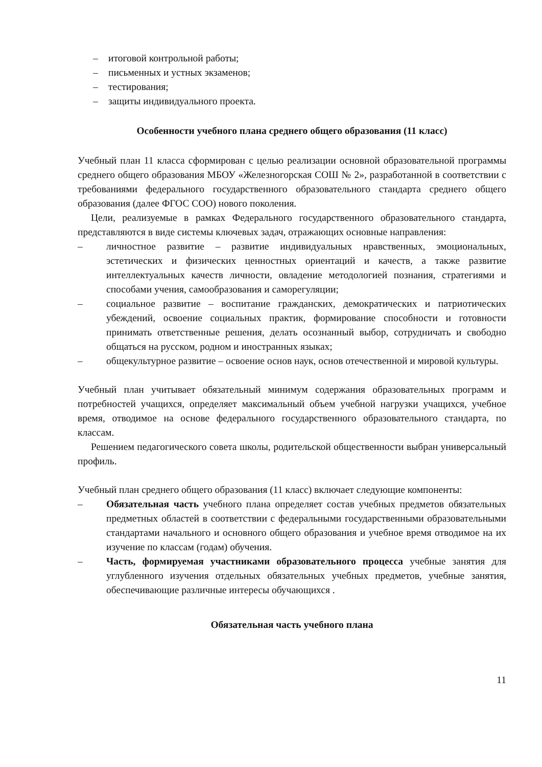– итоговой контрольной работы;
– письменных и устных экзаменов;
– тестирования;
– защиты индивидуального проекта.
Особенности учебного плана среднего общего образования (11 класс)
Учебный план 11 класса сформирован с целью реализации основной образовательной программы среднего общего образования МБОУ «Железногорская СОШ № 2», разработанной в соответствии с требованиями федерального государственного образовательного стандарта среднего общего образования (далее ФГОС СОО) нового поколения.
Цели, реализуемые в рамках Федерального государственного образовательного стандарта, представляются в виде системы ключевых задач, отражающих основные направления:
– личностное развитие – развитие индивидуальных нравственных, эмоциональных, эстетических и физических ценностных ориентаций и качеств, а также развитие интеллектуальных качеств личности, овладение методологией познания, стратегиями и способами учения, самообразования и саморегуляции;
– социальное развитие – воспитание гражданских, демократических и патриотических убеждений, освоение социальных практик, формирование способности и готовности принимать ответственные решения, делать осознанный выбор, сотрудничать и свободно общаться на русском, родном и иностранных языках;
– общекультурное развитие – освоение основ наук, основ отечественной и мировой культуры.
Учебный план учитывает обязательный минимум содержания образовательных программ и потребностей учащихся, определяет максимальный объем учебной нагрузки учащихся, учебное время, отводимое на основе федерального государственного образовательного стандарта, по классам.
Решением педагогического совета школы, родительской общественности выбран универсальный профиль.
Учебный план среднего общего образования (11 класс) включает следующие компоненты:
– Обязательная часть учебного плана определяет состав учебных предметов обязательных предметных областей в соответствии с федеральными государственными образовательными стандартами начального и основного общего образования и учебное время отводимое на их изучение по классам (годам) обучения.
– Часть, формируемая участниками образовательного процесса учебные занятия для углубленного изучения отдельных обязательных учебных предметов, учебные занятия, обеспечивающие различные интересы обучающихся .
Обязательная часть учебного плана
11